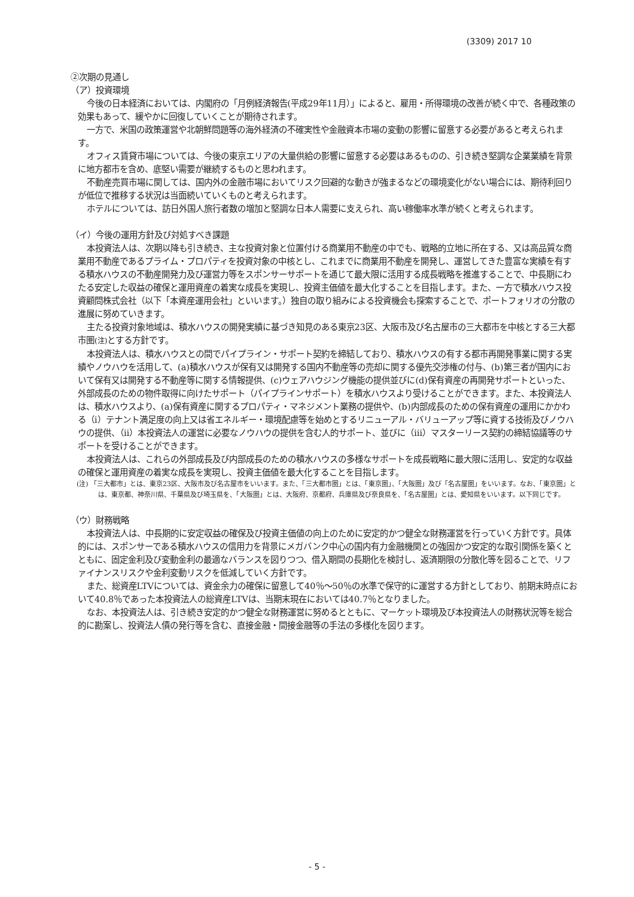(3309) 2017 10
②次期の見通し
（ア）投資環境
今後の日本経済においては、内閣府の「月例経済報告(平成29年11月）」によると、雇用・所得環境の改善が続く中で、各種政策の効果もあって、緩やかに回復していくことが期待されます。
一方で、米国の政策運営や北朝鮮問題等の海外経済の不確実性や金融資本市場の変動の影響に留意する必要があると考えられます。
オフィス賃貸市場については、今後の東京エリアの大量供給の影響に留意する必要はあるものの、引き続き堅調な企業業績を背景に地方都市を含め、底堅い需要が継続するものと思われます。
不動産売買市場に関しては、国内外の金融市場においてリスク回避的な動きが強まるなどの環境変化がない場合には、期待利回りが低位で推移する状況は当面続いていくものと考えられます。
ホテルについては、訪日外国人旅行者数の増加と堅調な日本人需要に支えられ、高い稼働率水準が続くと考えられます。
（イ）今後の運用方針及び対処すべき課題
本投資法人は、次期以降も引き続き、主な投資対象と位置付ける商業用不動産の中でも、戦略的立地に所在する、又は高品質な商業用不動産であるプライム・プロパティを投資対象の中核とし、これまでに商業用不動産を開発し、運営してきた豊富な実績を有する積水ハウスの不動産開発力及び運営力等をスポンサーサポートを通じて最大限に活用する成長戦略を推進することで、中長期にわたる安定した収益の確保と運用資産の着実な成長を実現し、投資主価値を最大化することを目指します。また、一方で積水ハウス投資顧問株式会社（以下「本資産運用会社」といいます。）独自の取り組みによる投資機会も探索することで、ポートフォリオの分散の進展に努めていきます。
主たる投資対象地域は、積水ハウスの開発実績に基づき知見のある東京23区、大阪市及び名古屋市の三大都市を中核とする三大都市圏(注) とする方針です。
本投資法人は、積水ハウスとの間でパイプライン・サポート契約を締結しており、積水ハウスの有する都市再開発事業に関する実績やノウハウを活用して、(a)積水ハウスが保有又は開発する国内不動産等の売却に関する優先交渉権の付与、(b)第三者が国内において保有又は開発する不動産等に関する情報提供、(c)ウェアハウジング機能の提供並びに(d)保有資産の再開発サポートといった、外部成長のための物件取得に向けたサポート（パイプラインサポート）を積水ハウスより受けることができます。また、本投資法人は、積水ハウスより、(a)保有資産に関するプロパティ・マネジメント業務の提供や、(b)内部成長のための保有資産の運用にかかわる（ⅰ）テナント満足度の向上又は省エネルギー・環境配慮等を始めとするリニューアル・バリューアップ等に資する技術及びノウハウの提供、（ⅱ）本投資法人の運営に必要なノウハウの提供を含む人的サポート、並びに（ⅲ）マスターリース契約の締結協議等のサポートを受けることができます。
本投資法人は、これらの外部成長及び内部成長のための積水ハウスの多様なサポートを成長戦略に最大限に活用し、安定的な収益の確保と運用資産の着実な成長を実現し、投資主価値を最大化することを目指します。
(注) 「三大都市」とは、東京23区、大阪市及び名古屋市をいいます。また、「三大都市圏」とは、「東京圏」、「大阪圏」及び「名古屋圏」をいいます。なお、「東京圏」とは、東京都、神奈川県、千葉県及び埼玉県を、「大阪圏」とは、大阪府、京都府、兵庫県及び奈良県を、「名古屋圏」とは、愛知県をいいます。以下同じです。
（ウ）財務戦略
本投資法人は、中長期的に安定収益の確保及び投資主価値の向上のために安定的かつ健全な財務運営を行っていく方針です。具体的には、スポンサーである積水ハウスの信用力を背景にメガバンク中心の国内有力金融機関との強固かつ安定的な取引関係を築くとともに、固定金利及び変動金利の最適なバランスを図りつつ、借入期間の長期化を検討し、返済期限の分散化等を図ることで、リファイナンスリスクや金利変動リスクを低減していく方針です。
また、総資産LTVについては、資金余力の確保に留意して40％～50％の水準で保守的に運営する方針としており、前期末時点において40.8％であった本投資法人の総資産LTVは、当期末現在においては40.7％となりました。
なお、本投資法人は、引き続き安定的かつ健全な財務運営に努めるとともに、マーケット環境及び本投資法人の財務状況等を総合的に勘案し、投資法人債の発行等を含む、直接金融・間接金融等の手法の多様化を図ります。
- 5 -